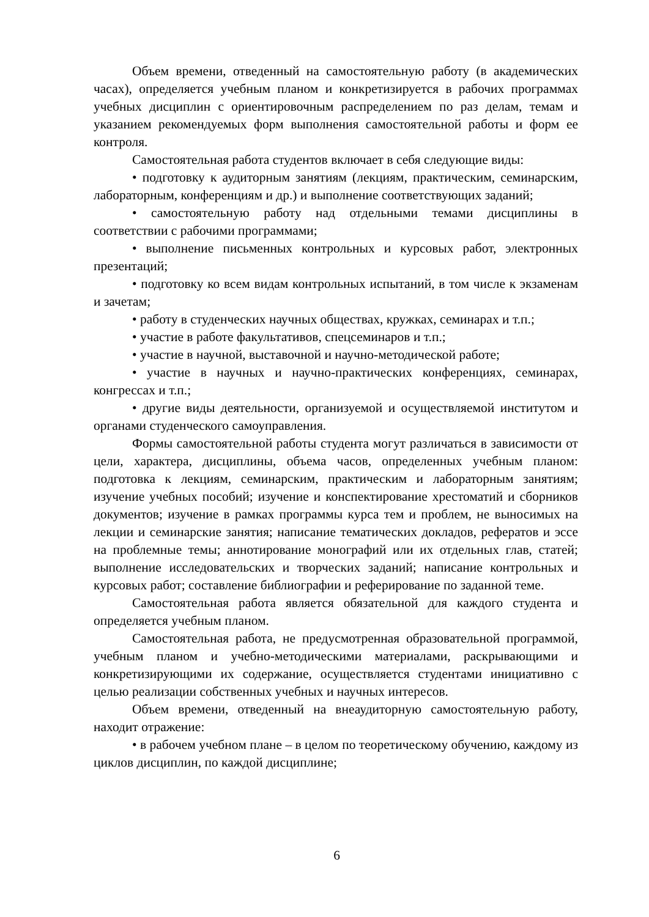Объем времени, отведенный на самостоятельную работу (в академических часах), определяется учебным планом и конкретизируется в рабочих программах учебных дисциплин с ориентировочным распределением по раз делам, темам и указанием рекомендуемых форм выполнения самостоятельной работы и форм ее контроля.
Самостоятельная работа студентов включает в себя следующие виды:
• подготовку к аудиторным занятиям (лекциям, практическим, семинарским, лабораторным, конференциям и др.) и выполнение соответствующих заданий;
• самостоятельную работу над отдельными темами дисциплины в соответствии с рабочими программами;
• выполнение письменных контрольных и курсовых работ, электронных презентаций;
• подготовку ко всем видам контрольных испытаний, в том числе к экзаменам и зачетам;
• работу в студенческих научных обществах, кружках, семинарах и т.п.;
• участие в работе факультативов, спецсеминаров и т.п.;
• участие в научной, выставочной и научно-методической работе;
• участие в научных и научно-практических конференциях, семинарах, конгрессах и т.п.;
• другие виды деятельности, организуемой и осуществляемой институтом и органами студенческого самоуправления.
Формы самостоятельной работы студента могут различаться в зависимости от цели, характера, дисциплины, объема часов, определенных учебным планом: подготовка к лекциям, семинарским, практическим и лабораторным занятиям; изучение учебных пособий; изучение и конспектирование хрестоматий и сборников документов; изучение в рамках программы курса тем и проблем, не выносимых на лекции и семинарские занятия; написание тематических докладов, рефератов и эссе на проблемные темы; аннотирование монографий или их отдельных глав, статей; выполнение исследовательских и творческих заданий; написание контрольных и курсовых работ; составление библиографии и реферирование по заданной теме.
Самостоятельная работа является обязательной для каждого студента и определяется учебным планом.
Самостоятельная работа, не предусмотренная образовательной программой, учебным планом и учебно-методическими материалами, раскрывающими и конкретизирующими их содержание, осуществляется студентами инициативно с целью реализации собственных учебных и научных интересов.
Объем времени, отведенный на внеаудиторную самостоятельную работу, находит отражение:
• в рабочем учебном плане – в целом по теоретическому обучению, каждому из циклов дисциплин, по каждой дисциплине;
6